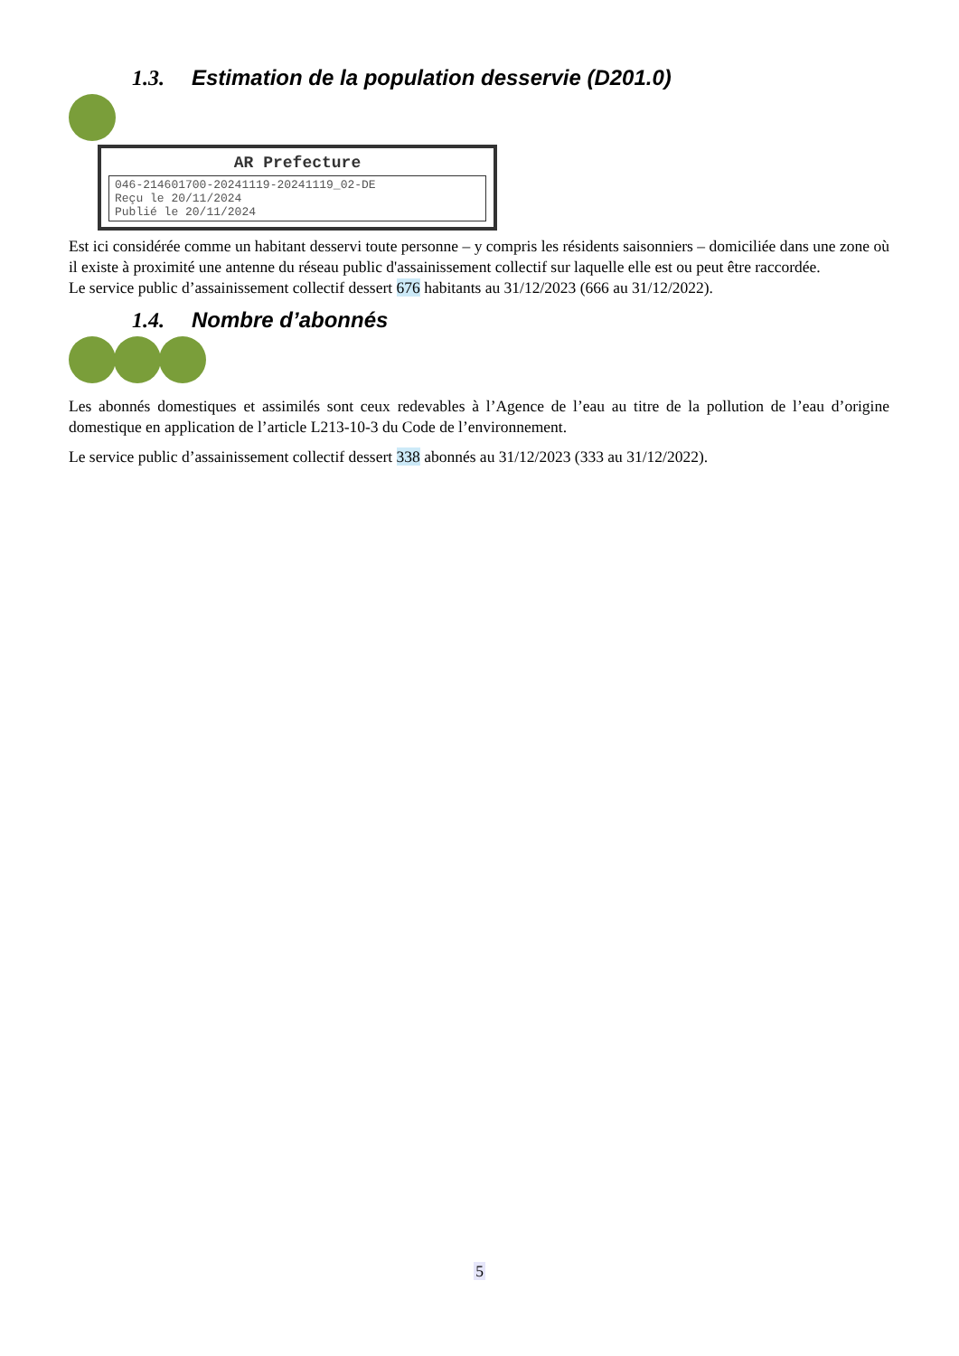1.3. Estimation de la population desservie (D201.0)
AR Prefecture
046-214601700-20241119-20241119_02-DE
Reçu le 20/11/2024
Publié le 20/11/2024
Est ici considérée comme un habitant desservi toute personne – y compris les résidents saisonniers – domiciliée dans une zone où il existe à proximité une antenne du réseau public d'assainissement collectif sur laquelle elle est ou peut être raccordée.
Le service public d’assainissement collectif dessert 676 habitants au 31/12/2023 (666 au 31/12/2022).
1.4. Nombre d’abonnés
Les abonnés domestiques et assimilés sont ceux redevables à l’Agence de l’eau au titre de la pollution de l’eau d’origine domestique en application de l’article L213-10-3 du Code de l’environnement.
Le service public d’assainissement collectif dessert 338 abonnés au 31/12/2023 (333 au 31/12/2022).
5